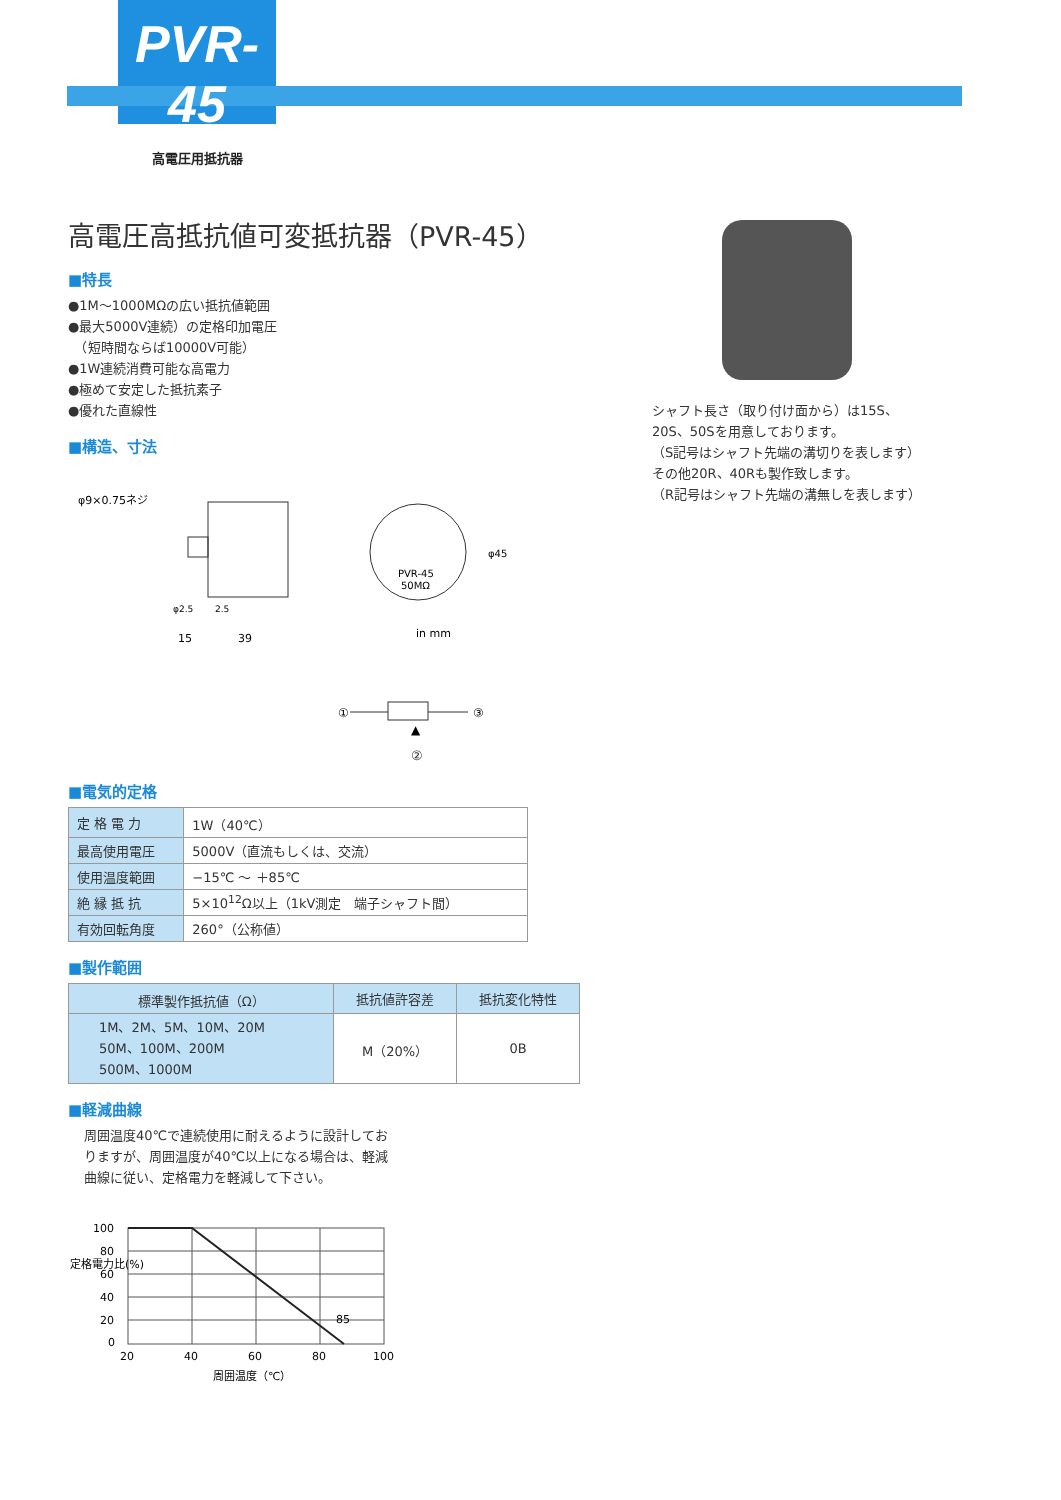PVR-45
高電圧用抵抗器
シャフト長さ（取り付け面から）は15S、
20S、50Sを用意しております。
（S記号はシャフト先端の溝切りを表します）
その他20R、40Rも製作致します。
（R記号はシャフト先端の溝無しを表します）
高電圧高抵抗値可変抵抗器（PVR-45）
■特長
●1M～1000MΩの広い抵抗値範囲
●最大5000V連続）の定格印加電圧
　（短時間ならば10000V可能）
●1W連続消費可能な高電力
●極めて安定した抵抗素子
●優れた直線性
■構造、寸法
φ9×0.75ネジ
φ2.5
2.5
15
39
PVR-45
50MΩ
φ45
in mm
①
③
▲
②
■電気的定格
| 定 格 電 力 | 1W（40℃） |
| 最高使用電圧 | 5000V（直流もしくは、交流） |
| 使用温度範囲 | −15℃ ～ ＋85℃ |
| 絶 縁 抵 抗 | 5×10<sup>12</sup>Ω以上（1kV測定 端子シャフト間） |
| 有効回転角度 | 260°（公称値） |
■製作範囲
| 標準製作抵抗値（Ω） | 抵抗値許容差 | 抵抗変化特性 |
| --- | --- | --- |
| 1M、2M、5M、10M、20M 50M、100M、200M 500M、1000M | M（20%） | 0B |
■軽減曲線
周囲温度40℃で連続使用に耐えるように設計しておりますが、周囲温度が40℃以上になる場合は、軽減曲線に従い、定格電力を軽減して下さい。
100
80
60
40
20
0
20
40
60
80
100
85
周囲温度（℃）
定格電力比(%)